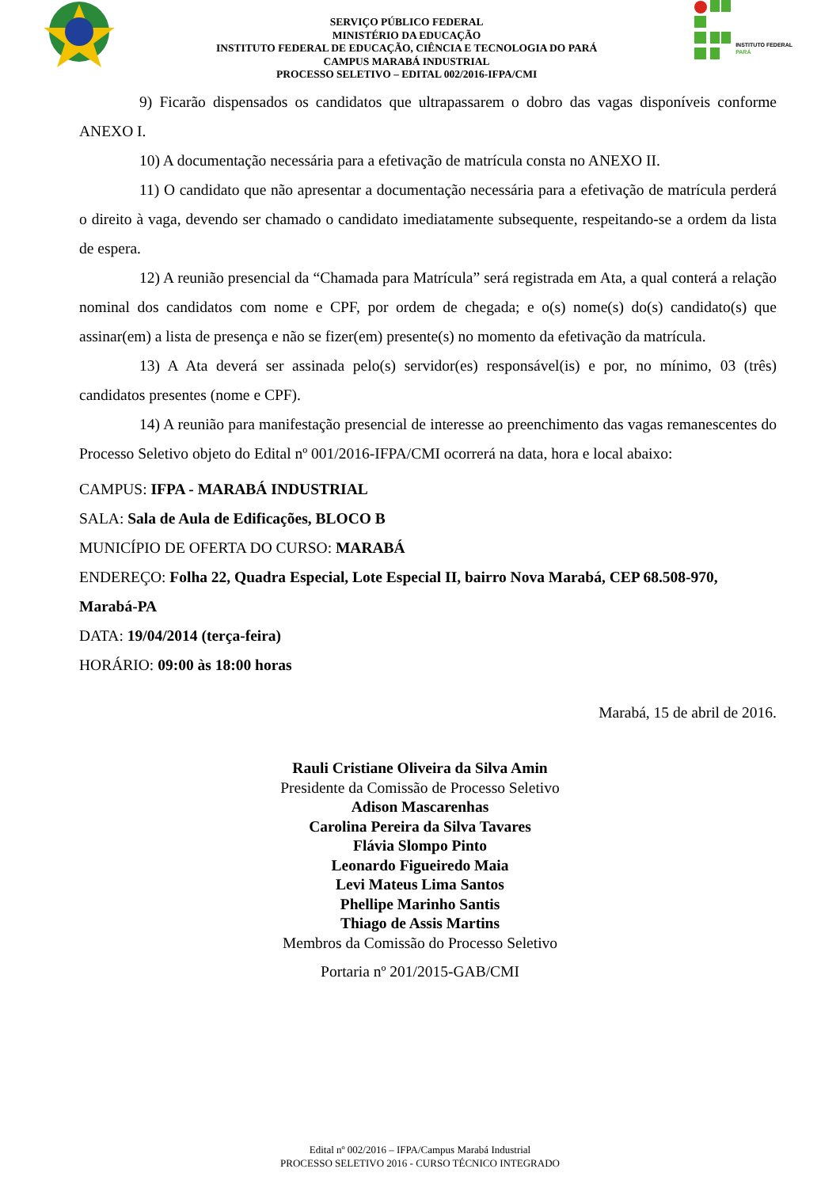SERVIÇO PÚBLICO FEDERAL
MINISTÉRIO DA EDUCAÇÃO
INSTITUTO FEDERAL DE EDUCAÇÃO, CIÊNCIA E TECNOLOGIA DO PARÁ
CAMPUS MARABÁ INDUSTRIAL
PROCESSO SELETIVO – EDITAL 002/2016-IFPA/CMI
INSTITUTO FEDERAL
PARÁ
9) Ficarão dispensados os candidatos que ultrapassarem o dobro das vagas disponíveis conforme ANEXO I.
10) A documentação necessária para a efetivação de matrícula consta no ANEXO II.
11) O candidato que não apresentar a documentação necessária para a efetivação de matrícula perderá o direito à vaga, devendo ser chamado o candidato imediatamente subsequente, respeitando-se a ordem da lista de espera.
12) A reunião presencial da “Chamada para Matrícula” será registrada em Ata, a qual conterá a relação nominal dos candidatos com nome e CPF, por ordem de chegada; e o(s) nome(s) do(s) candidato(s) que assinar(em) a lista de presença e não se fizer(em) presente(s) no momento da efetivação da matrícula.
13) A Ata deverá ser assinada pelo(s) servidor(es) responsável(is) e por, no mínimo, 03 (três) candidatos presentes (nome e CPF).
14) A reunião para manifestação presencial de interesse ao preenchimento das vagas remanescentes do Processo Seletivo objeto do Edital nº 001/2016-IFPA/CMI ocorrerá na data, hora e local abaixo:
CAMPUS: IFPA - MARABÁ INDUSTRIAL
SALA: Sala de Aula de Edificações, BLOCO B
MUNICÍPIO DE OFERTA DO CURSO: MARABÁ
ENDEREÇO: Folha 22, Quadra Especial, Lote Especial II, bairro Nova Marabá, CEP 68.508-970, Marabá-PA
DATA: 19/04/2014 (terça-feira)
HORÁRIO: 09:00 às 18:00 horas
Marabá, 15 de abril de 2016.
Rauli Cristiane Oliveira da Silva Amin
Presidente da Comissão de Processo Seletivo
Adison Mascarenhas
Carolina Pereira da Silva Tavares
Flávia Slompo Pinto
Leonardo Figueiredo Maia
Levi Mateus Lima Santos
Phellipe Marinho Santis
Thiago de Assis Martins
Membros da Comissão do Processo Seletivo
Portaria nº 201/2015-GAB/CMI
Edital nº 002/2016 – IFPA/Campus Marabá Industrial
PROCESSO SELETIVO 2016 - CURSO TÉCNICO INTEGRADO